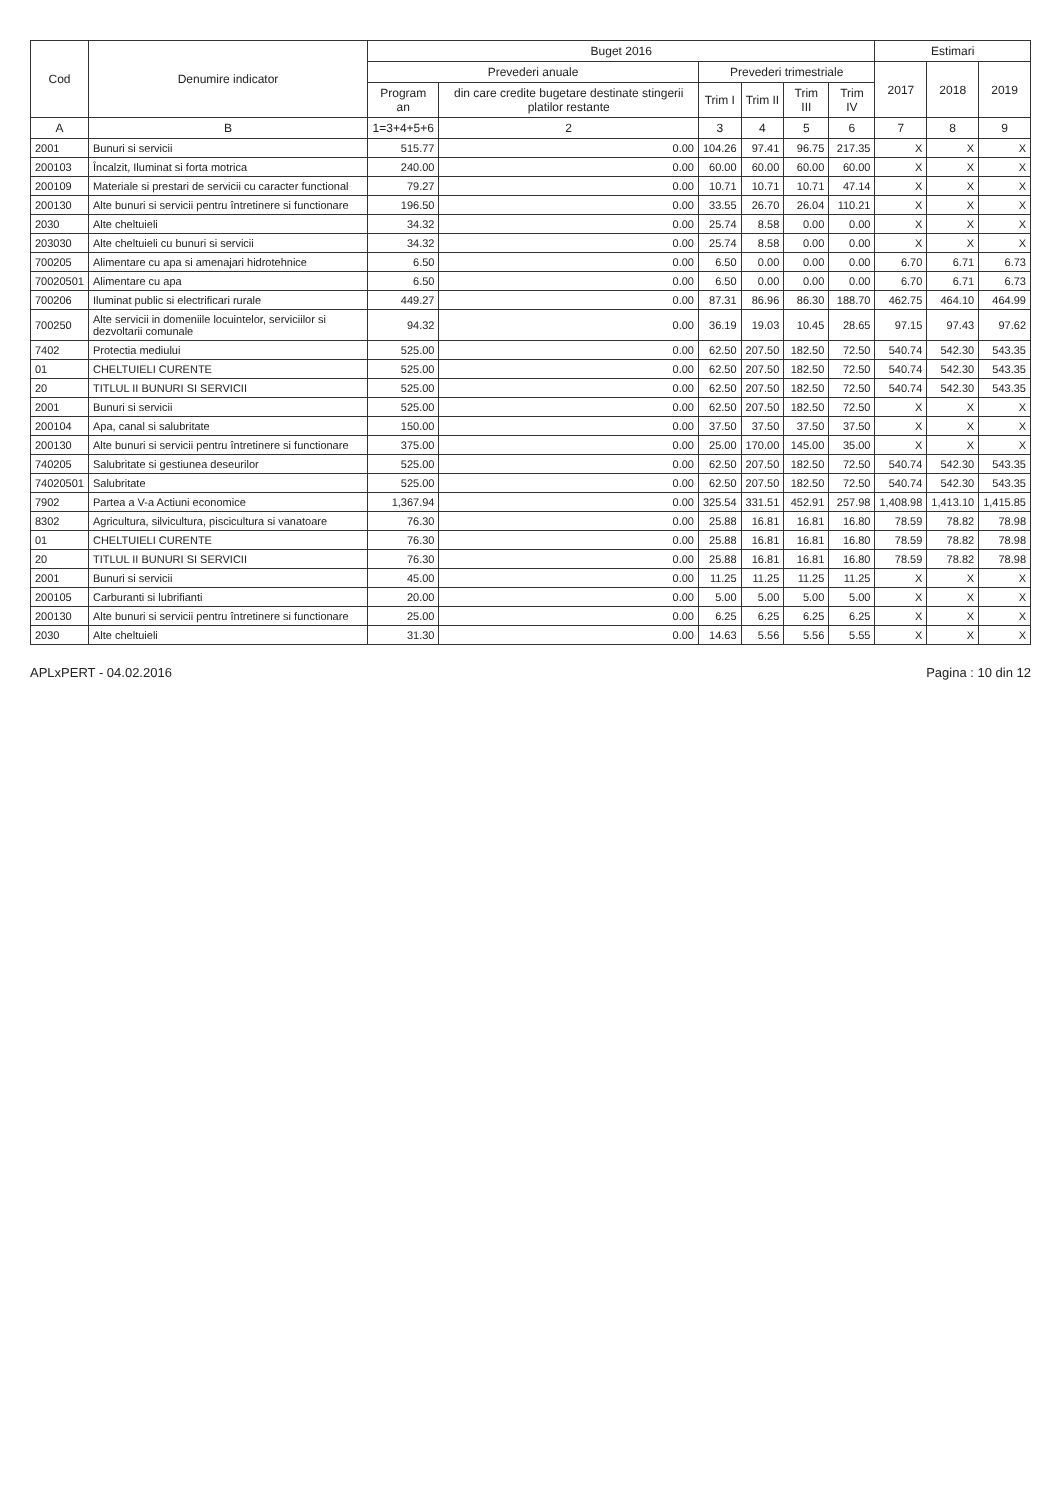| Cod | Denumire indicator | Buget 2016 | | | | | | Estimari | | |
| --- | --- | --- | --- | --- | --- | --- | --- | --- | --- | --- |
| | | Prevederi anuale | | Prevederi trimestriale | | | | 2017 | 2018 | 2019 |
| | | Program an | din care credite bugetare destinate stingerii platilor restante | Trim I | Trim II | Trim III | Trim IV | | | |
| A | B | 1=3+4+5+6 | 2 | 3 | 4 | 5 | 6 | 7 | 8 | 9 |
| 2001 | Bunuri si servicii | 515.77 | 0.00 | 104.26 | 97.41 | 96.75 | 217.35 | X | X | X |
| 200103 | Încalzit, Iluminat si forta motrica | 240.00 | 0.00 | 60.00 | 60.00 | 60.00 | 60.00 | X | X | X |
| 200109 | Materiale si prestari de servicii cu caracter functional | 79.27 | 0.00 | 10.71 | 10.71 | 10.71 | 47.14 | X | X | X |
| 200130 | Alte bunuri si servicii pentru întretinere si functionare | 196.50 | 0.00 | 33.55 | 26.70 | 26.04 | 110.21 | X | X | X |
| 2030 | Alte cheltuieli | 34.32 | 0.00 | 25.74 | 8.58 | 0.00 | 0.00 | X | X | X |
| 203030 | Alte cheltuieli cu bunuri si servicii | 34.32 | 0.00 | 25.74 | 8.58 | 0.00 | 0.00 | X | X | X |
| 700205 | Alimentare cu apa si amenajari hidrotehnice | 6.50 | 0.00 | 6.50 | 0.00 | 0.00 | 0.00 | 6.70 | 6.71 | 6.73 |
| 70020501 | Alimentare cu apa | 6.50 | 0.00 | 6.50 | 0.00 | 0.00 | 0.00 | 6.70 | 6.71 | 6.73 |
| 700206 | Iluminat public si electrificari rurale | 449.27 | 0.00 | 87.31 | 86.96 | 86.30 | 188.70 | 462.75 | 464.10 | 464.99 |
| 700250 | Alte servicii in domeniile locuintelor, serviciilor si dezvoltarii comunale | 94.32 | 0.00 | 36.19 | 19.03 | 10.45 | 28.65 | 97.15 | 97.43 | 97.62 |
| 7402 | Protectia mediului | 525.00 | 0.00 | 62.50 | 207.50 | 182.50 | 72.50 | 540.74 | 542.30 | 543.35 |
| 01 | CHELTUIELI CURENTE | 525.00 | 0.00 | 62.50 | 207.50 | 182.50 | 72.50 | 540.74 | 542.30 | 543.35 |
| 20 | TITLUL II BUNURI SI SERVICII | 525.00 | 0.00 | 62.50 | 207.50 | 182.50 | 72.50 | 540.74 | 542.30 | 543.35 |
| 2001 | Bunuri si servicii | 525.00 | 0.00 | 62.50 | 207.50 | 182.50 | 72.50 | X | X | X |
| 200104 | Apa, canal si salubritate | 150.00 | 0.00 | 37.50 | 37.50 | 37.50 | 37.50 | X | X | X |
| 200130 | Alte bunuri si servicii pentru întretinere si functionare | 375.00 | 0.00 | 25.00 | 170.00 | 145.00 | 35.00 | X | X | X |
| 740205 | Salubritate si gestiunea deseurilor | 525.00 | 0.00 | 62.50 | 207.50 | 182.50 | 72.50 | 540.74 | 542.30 | 543.35 |
| 74020501 | Salubritate | 525.00 | 0.00 | 62.50 | 207.50 | 182.50 | 72.50 | 540.74 | 542.30 | 543.35 |
| 7902 | Partea a V-a Actiuni economice | 1,367.94 | 0.00 | 325.54 | 331.51 | 452.91 | 257.98 | 1,408.98 | 1,413.10 | 1,415.85 |
| 8302 | Agricultura, silvicultura, piscicultura si vanatoare | 76.30 | 0.00 | 25.88 | 16.81 | 16.81 | 16.80 | 78.59 | 78.82 | 78.98 |
| 01 | CHELTUIELI CURENTE | 76.30 | 0.00 | 25.88 | 16.81 | 16.81 | 16.80 | 78.59 | 78.82 | 78.98 |
| 20 | TITLUL II BUNURI SI SERVICII | 76.30 | 0.00 | 25.88 | 16.81 | 16.81 | 16.80 | 78.59 | 78.82 | 78.98 |
| 2001 | Bunuri si servicii | 45.00 | 0.00 | 11.25 | 11.25 | 11.25 | 11.25 | X | X | X |
| 200105 | Carburanti si lubrifianti | 20.00 | 0.00 | 5.00 | 5.00 | 5.00 | 5.00 | X | X | X |
| 200130 | Alte bunuri si servicii pentru întretinere si functionare | 25.00 | 0.00 | 6.25 | 6.25 | 6.25 | 6.25 | X | X | X |
| 2030 | Alte cheltuieli | 31.30 | 0.00 | 14.63 | 5.56 | 5.56 | 5.55 | X | X | X |
APLxPERT - 04.02.2016 Pagina : 10 din 12